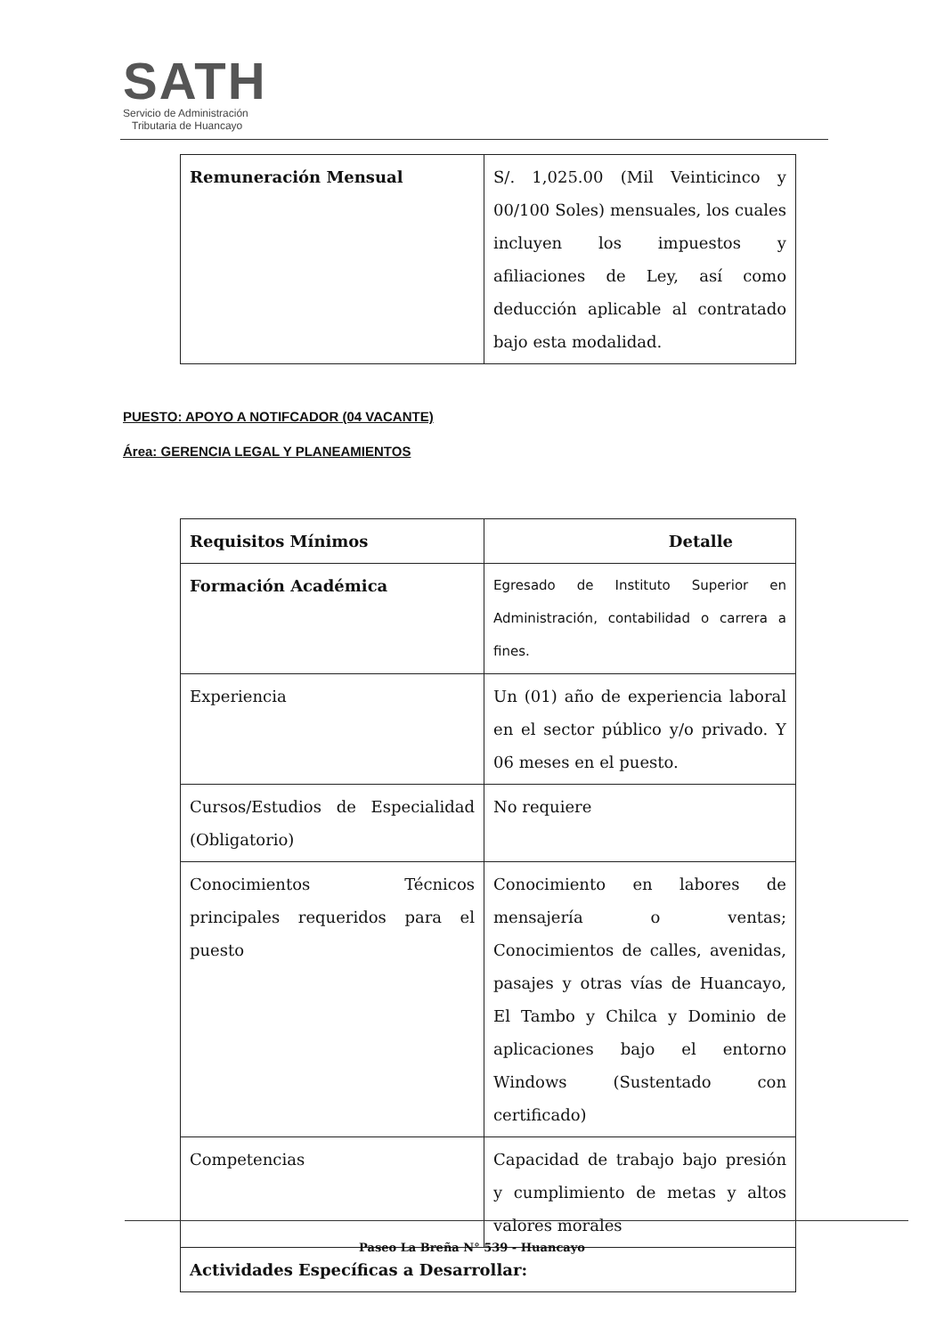SATH
Servicio de Administración
Tributaria de Huancayo
| Remuneración Mensual | S/. 1,025.00 (Mil Veinticinco y 00/100 Soles) mensuales, los cuales incluyen los impuestos y afiliaciones de Ley, así como deducción aplicable al contratado bajo esta modalidad. |
PUESTO: APOYO A NOTIFCADOR (04 VACANTE)
Área: GERENCIA LEGAL Y PLANEAMIENTOS
| Requisitos Mínimos | Detalle |
| Formación Académica | Egresado de Instituto Superior en Administración, contabilidad o carrera a fines. |
| Experiencia | Un (01) año de experiencia laboral en el sector público y/o privado. Y 06 meses en el puesto. |
| Cursos/Estudios de Especialidad (Obligatorio) | No requiere |
| Conocimientos Técnicos principales requeridos para el puesto | Conocimiento en labores de mensajería o ventas; Conocimientos de calles, avenidas, pasajes y otras vías de Huancayo, El Tambo y Chilca y Dominio de aplicaciones bajo el entorno Windows (Sustentado con certificado) |
| Competencias | Capacidad de trabajo bajo presión y cumplimiento de metas y altos valores morales |
| Actividades Específicas a Desarrollar: | |
Paseo La Breña N° 539 - Huancayo